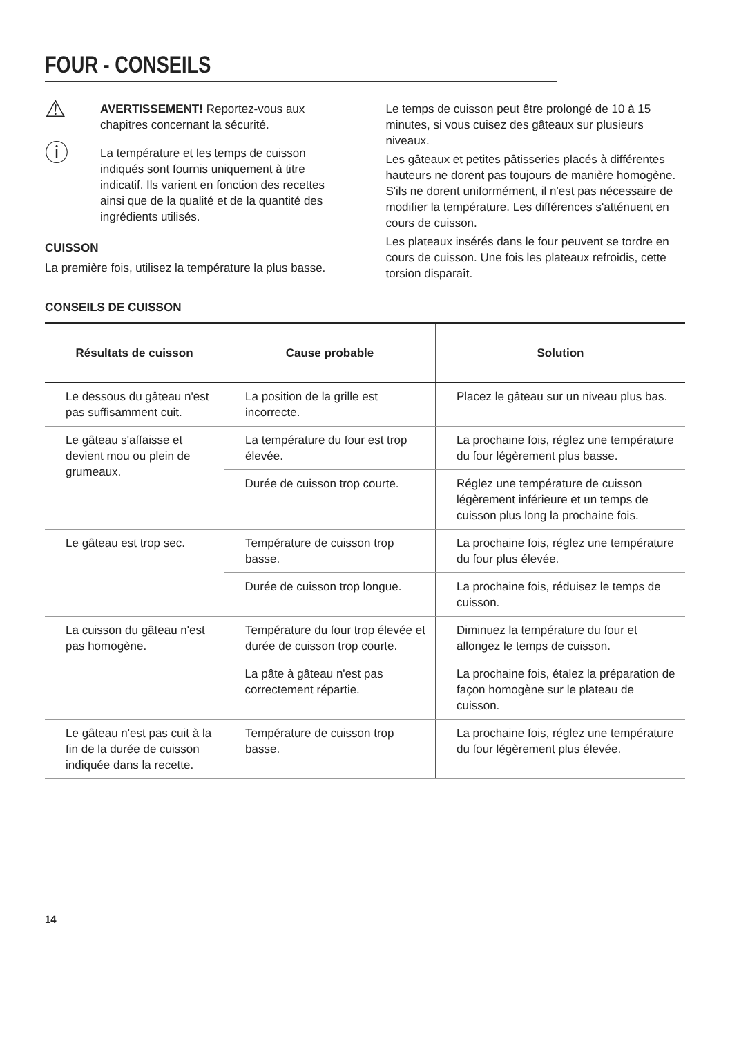FOUR - CONSEILS
⚠
AVERTISSEMENT! Reportez-vous aux chapitres concernant la sécurité.
ⓘ
La température et les temps de cuisson indiqués sont fournis uniquement à titre indicatif. Ils varient en fonction des recettes ainsi que de la qualité et de la quantité des ingrédients utilisés.
CUISSON
La première fois, utilisez la température la plus basse.
Le temps de cuisson peut être prolongé de 10 à 15 minutes, si vous cuisez des gâteaux sur plusieurs niveaux.
Les gâteaux et petites pâtisseries placés à différentes hauteurs ne dorent pas toujours de manière homogène. S'ils ne dorent uniformément, il n'est pas nécessaire de modifier la température. Les différences s'atténuent en cours de cuisson.
Les plateaux insérés dans le four peuvent se tordre en cours de cuisson. Une fois les plateaux refroidis, cette torsion disparaît.
CONSEILS DE CUISSON
| Résultats de cuisson | Cause probable | Solution |
| --- | --- | --- |
| Le dessous du gâteau n'est pas suffisamment cuit. | La position de la grille est incorrecte. | Placez le gâteau sur un niveau plus bas. |
| Le gâteau s'affaisse et devient mou ou plein de grumeaux. | La température du four est trop élevée. | La prochaine fois, réglez une température du four légèrement plus basse. |
| | Durée de cuisson trop courte. | Réglez une température de cuisson légèrement inférieure et un temps de cuisson plus long la prochaine fois. |
| Le gâteau est trop sec. | Température de cuisson trop basse. | La prochaine fois, réglez une température du four plus élevée. |
| | Durée de cuisson trop longue. | La prochaine fois, réduisez le temps de cuisson. |
| La cuisson du gâteau n'est pas homogène. | Température du four trop élevée et durée de cuisson trop courte. | Diminuez la température du four et allongez le temps de cuisson. |
| | La pâte à gâteau n'est pas correctement répartie. | La prochaine fois, étalez la préparation de façon homogène sur le plateau de cuisson. |
| Le gâteau n'est pas cuit à la fin de la durée de cuisson indiquée dans la recette. | Température de cuisson trop basse. | La prochaine fois, réglez une température du four légèrement plus élevée. |
14